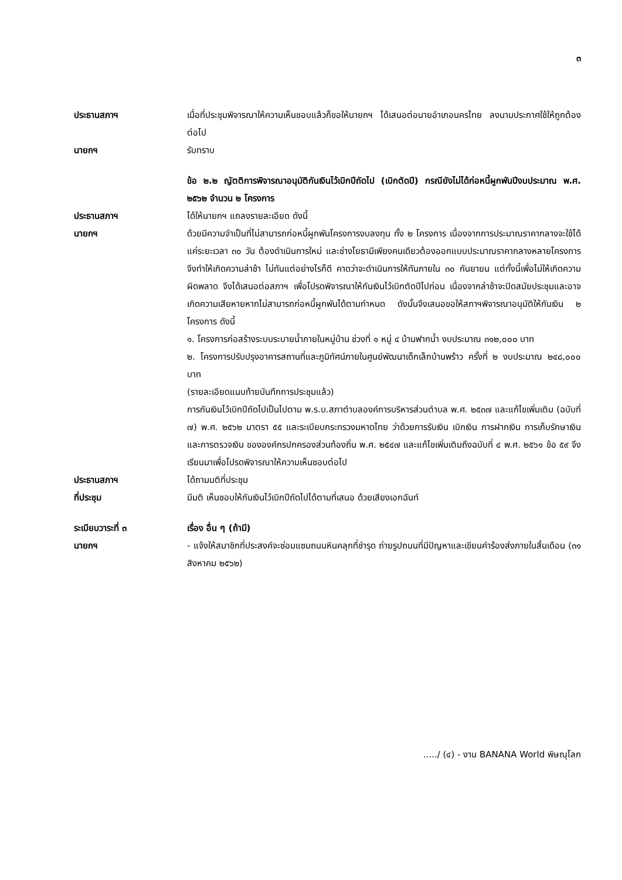๓
ประธานสภาฯ เมื่อที่ประชุมพิจารณาให้ความเห็นชอบแล้วก็ขอให้นายกฯ ได้เสนอต่อนายอำเภอนครไทย ลงนามประกาศใช้ให้ถูกต้องต่อไป
นายกฯ รับทราบ
ข้อ ๒.๒ ญัตติการพิจารณาอนุมัติกันเงินไว้เบิกปีถัดไป (เบิกตัดปี) กรณียังไม่ได้ก่อหนี้ผูกพันปีงบประมาณ พ.ศ. ๒๕๖๒ จำนวน ๒ โครงการ
ประธานสภาฯ ได้ให้นายกฯ แถลงรายละเอียด ดังนี้
นายกฯ ด้วยมีความจำเป็นที่ไม่สามารถก่อหนี้ผูกพันโครงการงบลงทุน ทั้ง ๒ โครงการ เนื่องจากการประมาณราคากลางจะใช้ได้แค่ระยะเวลา ๓๐ วัน ต้องดำเนินการใหม่ และช่างโยธามีเพียงคนเดียวต้องออกแบบประมาณราคากลางหลายโครงการ จึงทำให้เกิดความล่าช้า ไม่ทันแต่อย่างไรก็ดี คาดว่าจะดำเนินการให้ทันภายใน ๓๐ กันยายน แต่ทั้งนี้เพื่อไม่ให้เกิดความผิดพลาด จึงได้เสนอต่อสภาฯ เพื่อโปรดพิจารณาให้กันเงินไว้เบิกตัดปีไปก่อน เนื่องจากล่าช้าจะปิดสมัยประชุมและอาจเกิดความเสียหายหากไม่สามารถก่อหนี้ผูกพันได้ตามกำหนด ดังนั้นจึงเสนอขอให้สภาฯพิจารณาอนุมัติให้กันเงิน ๒ โครงการ ดังนี้
๑. โครงการก่อสร้างระบบระบายน้ำภายในหมู่บ้าน ช่วงที่ ๑ หมู่ ๔ บ้านฟากน้ำ งบประมาณ ๓๑๒,๐๐๐ บาท
๒. โครงการปรับปรุงอาคารสถานที่และภูมิทัศน์ภายในศูนย์พัฒนาเด็กเล็กบ้านพร้าว ครั้งที่ ๒ งบประมาณ ๒๔๘,๐๐๐ บาท
(รายละเอียดแนบท้ายบันทึกการประชุมแล้ว)
การกันเงินไว้เบิกปีถัดไปเป็นไปตาม พ.ร.บ.สภาตำบลองค์การบริหารส่วนตำบล พ.ศ. ๒๕๓๗ และแก้ไขเพิ่มเติม (ฉบับที่ ๗) พ.ศ. ๒๕๖๒ มาตรา ๕๕ และระเบียบกระทรวงมหาดไทย ว่าด้วยการรับเงิน เบิกเงิน การฝากเงิน การเก็บรักษาเงิน และการตรวจเงิน ขององค์กรปกครองส่วนท้องถิ่น พ.ศ. ๒๕๔๗ และแก้ไขเพิ่มเติมถึงฉบับที่ ๔ พ.ศ. ๒๕๖๑ ข้อ ๕๙ จึงเรียนมาเพื่อโปรดพิจารณาให้ความเห็นชอบต่อไป
ประธานสภาฯ ได้ถามมติที่ประชุม
ที่ประชุม มีมติ เห็นชอบให้กันเงินไว้เบิกปีถัดไปได้ตามที่เสนอ ด้วยเสียงเอกฉันท์
ระเบียบวาระที่ ๓ เรื่อง อื่น ๆ (ถ้ามี)
นายกฯ - แจ้งให้สมาชิกที่ประสงค์จะซ่อมแซมถนนหินคลุกที่ชำรุด ถ่ายรูปถนนที่มีปัญหาและเขียนคำร้องส่งภายในสิ้นเดือน (๓๑ สิงหาคม ๒๕๖๒)
...../ (๔) - งาน BANANA World พิษณุโลก